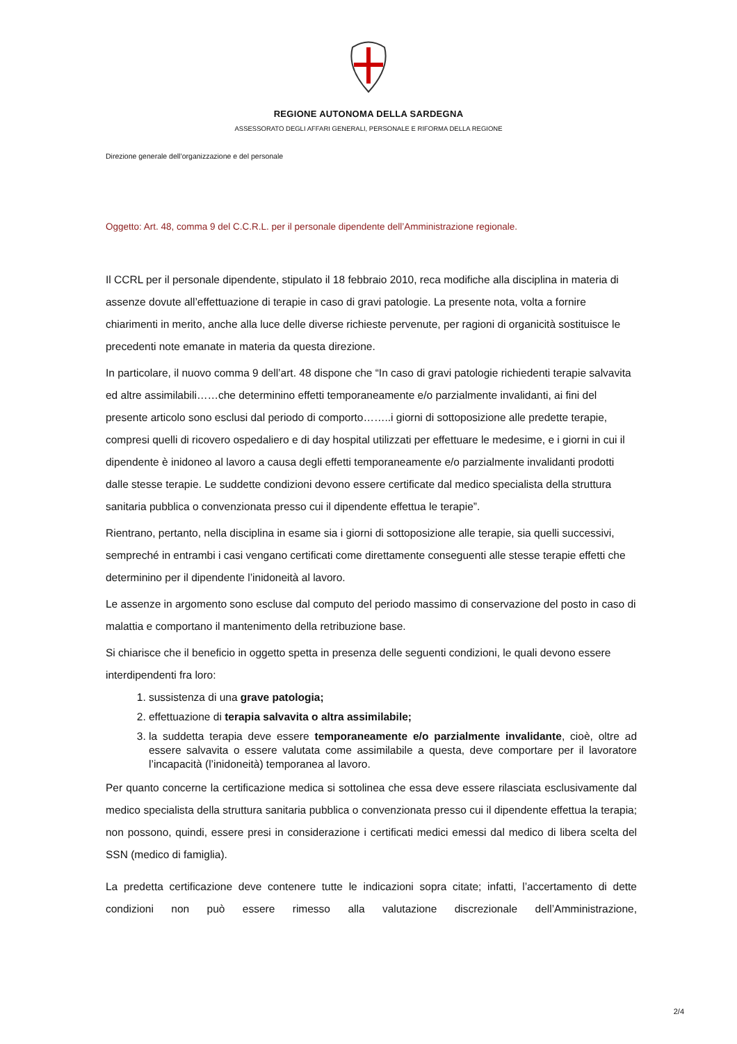REGIONE AUTONOMA DELLA SARDEGNA
ASSESSORATO DEGLI AFFARI GENERALI, PERSONALE E RIFORMA DELLA REGIONE
Direzione generale dell’organizzazione e del personale
Oggetto: Art. 48, comma 9 del C.C.R.L. per il personale dipendente dell’Amministrazione regionale.
Il CCRL per il personale dipendente, stipulato il 18 febbraio 2010, reca modifiche alla disciplina in materia di assenze dovute all’effettuazione di terapie in caso di gravi patologie. La presente nota, volta a fornire chiarimenti in merito, anche alla luce delle diverse richieste pervenute, per ragioni di organicità sostituisce le precedenti note emanate in materia da questa direzione.
In particolare, il nuovo comma 9 dell’art. 48 dispone che “In caso di gravi patologie richiedenti terapie salvavita ed altre assimilabili……che determinino effetti temporaneamente e/o parzialmente invalidanti, ai fini del presente articolo sono esclusi dal periodo di comporto……..i giorni di sottoposizione alle predette terapie, compresi quelli di ricovero ospedaliero e di day hospital utilizzati per effettuare le medesime, e i giorni in cui il dipendente è inidoneo al lavoro a causa degli effetti temporaneamente e/o parzialmente invalidanti prodotti dalle stesse terapie. Le suddette condizioni devono essere certificate dal medico specialista della struttura sanitaria pubblica o convenzionata presso cui il dipendente effettua le terapie”.
Rientrano, pertanto, nella disciplina in esame sia i giorni di sottoposizione alle terapie, sia quelli successivi, sempreché in entrambi i casi vengano certificati come direttamente conseguenti alle stesse terapie effetti che determinino per il dipendente l’inidoneità al lavoro.
Le assenze in argomento sono escluse dal computo del periodo massimo di conservazione del posto in caso di malattia e comportano il mantenimento della retribuzione base.
Si chiarisce che il beneficio in oggetto spetta in presenza delle seguenti condizioni, le quali devono essere interdipendenti fra loro:
1. sussistenza di una grave patologia;
2. effettuazione di terapia salvavita o altra assimilabile;
3. la suddetta terapia deve essere temporaneamente e/o parzialmente invalidante, cioè, oltre ad essere salvavita o essere valutata come assimilabile a questa, deve comportare per il lavoratore l’incapacità (l’inidoneità) temporanea al lavoro.
Per quanto concerne la certificazione medica si sottolinea che essa deve essere rilasciata esclusivamente dal medico specialista della struttura sanitaria pubblica o convenzionata presso cui il dipendente effettua la terapia; non possono, quindi, essere presi in considerazione i certificati medici emessi dal medico di libera scelta del SSN (medico di famiglia).
La predetta certificazione deve contenere tutte le indicazioni sopra citate; infatti, l’accertamento di dette condizioni non può essere rimesso alla valutazione discrezionale dell’Amministrazione,
2/4